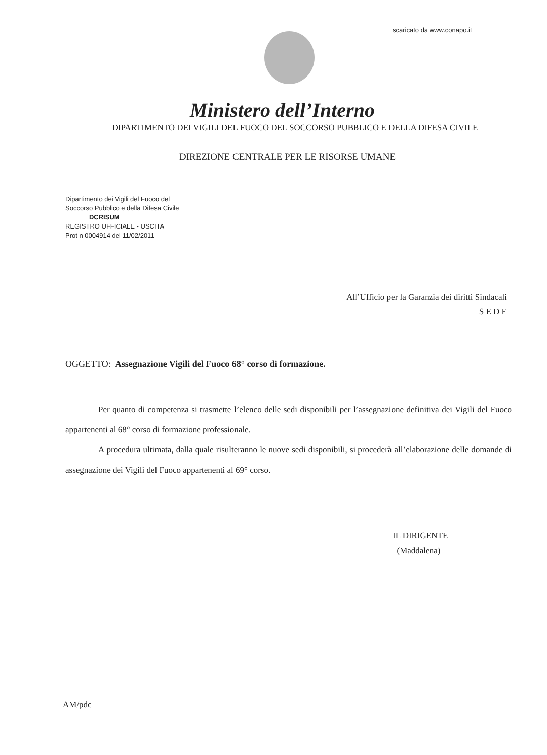scaricato da www.conapo.it
Ministero dell’Interno
DIPARTIMENTO DEI VIGILI DEL FUOCO DEL SOCCORSO PUBBLICO E DELLA DIFESA CIVILE
DIREZIONE CENTRALE PER LE RISORSE UMANE
Dipartimento dei Vigili del Fuoco del
Soccorso Pubblico e della Difesa Civile
DCRISUM
REGISTRO UFFICIALE - USCITA
Prot n 0004914 del 11/02/2011
All’Ufficio per la Garanzia dei diritti Sindacali
S E D E
OGGETTO: Assegnazione Vigili del Fuoco 68° corso di formazione.
Per quanto di competenza si trasmette l’elenco delle sedi disponibili per l’assegnazione definitiva dei Vigili del Fuoco appartenenti al 68° corso di formazione professionale.
A procedura ultimata, dalla quale risulteranno le nuove sedi disponibili, si procederà all’elaborazione delle domande di assegnazione dei Vigili del Fuoco appartenenti al 69° corso.
IL DIRIGENTE
(Maddalena)
AM/pdc